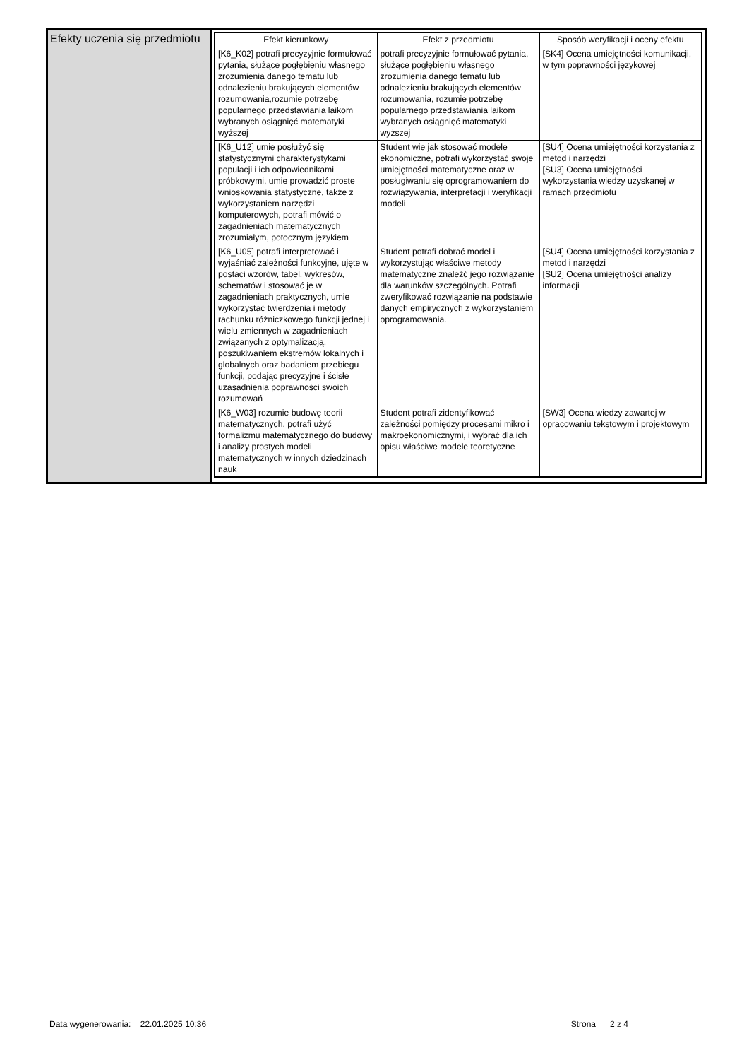| Efekty uczenia się przedmiotu | / Efekt kierunkowy / Efekt z przedmiotu / Sposób weryfikacji i oceny efektu / / --- / --- / --- / / [K6_K02] potrafi precyzyjnie formułować pytania, służące pogłębieniu własnego zrozumienia danego tematu lub odnalezieniu brakujących elementów rozumowania,rozumie potrzebę popularnego przedstawiania laikom wybranych osiągnięć matematyki wyższej / potrafi precyzyjnie formułować pytania, służące pogłębieniu własnego zrozumienia danego tematu lub odnalezieniu brakujących elementów rozumowania, rozumie potrzebę popularnego przedstawiania laikom wybranych osiągnięć matematyki wyższej / [SK4] Ocena umiejętności komunikacji, w tym poprawności językowej / / [K6_U12] umie posłużyć się statystycznymi charakterystykami populacji i ich odpowiednikami próbkowymi, umie prowadzić proste wnioskowania statystyczne, także z wykorzystaniem narzędzi komputerowych, potrafi mówić o zagadnieniach matematycznych zrozumiałym, potocznym językiem / Student wie jak stosować modele ekonomiczne, potrafi wykorzystać swoje umiejętności matematyczne oraz w posługiwaniu się oprogramowaniem do rozwiązywania, interpretacji i weryfikacji modeli / [SU4] Ocena umiejętności korzystania z metod i narzędzi [SU3] Ocena umiejętności wykorzystania wiedzy uzyskanej w ramach przedmiotu / / [K6_U05] potrafi interpretować i wyjaśniać zależności funkcyjne, ujęte w postaci wzorów, tabel, wykresów, schematów i stosować je w zagadnieniach praktycznych, umie wykorzystać twierdzenia i metody rachunku różniczkowego funkcji jednej i wielu zmiennych w zagadnieniach związanych z optymalizacją, poszukiwaniem ekstremów lokalnych i globalnych oraz badaniem przebiegu funkcji, podając precyzyjne i ścisłe uzasadnienia poprawności swoich rozumowań / Student potrafi dobrać model i wykorzystując właściwe metody matematyczne znaleźć jego rozwiązanie dla warunków szczególnych. Potrafi zweryfikować rozwiązanie na podstawie danych empirycznych z wykorzystaniem oprogramowania. / [SU4] Ocena umiejętności korzystania z metod i narzędzi [SU2] Ocena umiejętności analizy informacji / / [K6_W03] rozumie budowę teorii matematycznych, potrafi użyć formalizmu matematycznego do budowy i analizy prostych modeli matematycznych w innych dziedzinach nauk / Student potrafi zidentyfikować zależności pomiędzy procesami mikro i makroekonomicznymi, i wybrać dla ich opisu właściwe modele teoretyczne / [SW3] Ocena wiedzy zawartej w opracowaniu tekstowym i projektowym / |
Data wygenerowania: 22.01.2025 10:36 Strona 2 z 4